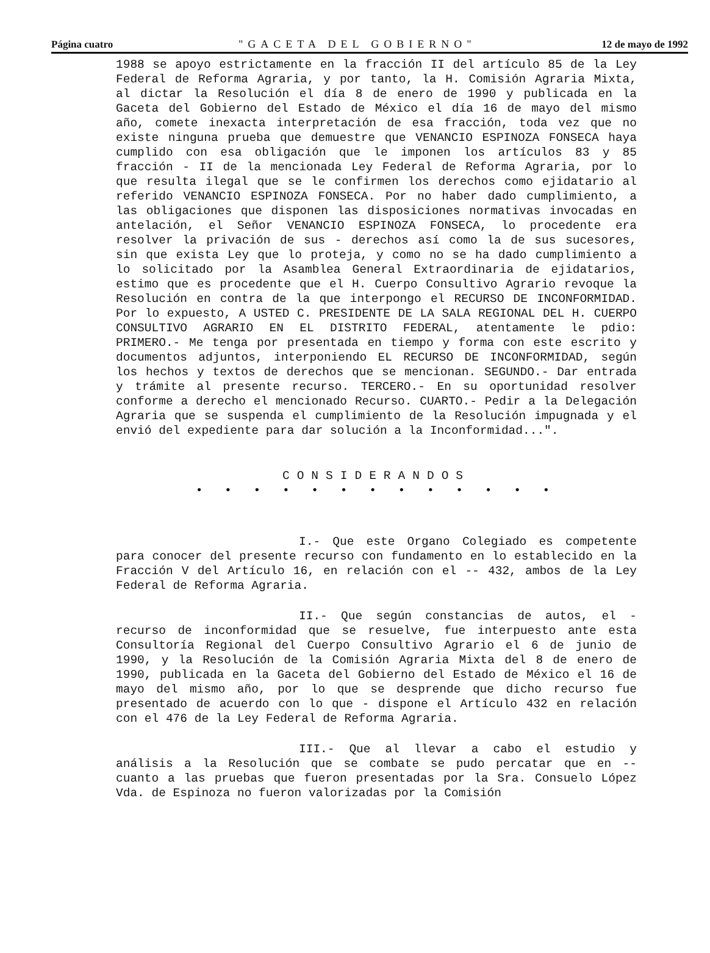Página cuatro "GACETA DEL GOBIERNO" 12 de mayo de 1992
1988 se apoyo estrictamente en la fracción II del artículo 85 de la Ley Federal de Reforma Agraria, y por tanto, la H. Comisión Agraria Mixta, al dictar la Resolución el día 8 de enero de 1990 y publicada en la Gaceta del Gobierno del Estado de México el día 16 de mayo del mismo año, comete inexacta interpretación de esa fracción, toda vez que no existe ninguna prueba que demuestre que VENANCIO ESPINOZA FONSECA haya cumplido con esa obligación que le imponen los artículos 83 y 85 fracción - II de la mencionada Ley Federal de Reforma Agraria, por lo que resulta ilegal que se le confirmen los derechos como ejidatario al referido VENANCIO ESPINOZA FONSECA. Por no haber dado cumplimiento, a las obligaciones que disponen las disposiciones normativas invocadas en antelación, el Señor VENANCIO ESPINOZA FONSECA, lo procedente era resolver la privación de sus - derechos así como la de sus sucesores, sin que exista Ley que lo proteja, y como no se ha dado cumplimiento a lo solicitado por la Asamblea General Extraordinaria de ejidatarios, estimo que es procedente que el H. Cuerpo Consultivo Agrario revoque la Resolución en contra de la que interpongo el RECURSO DE INCONFORMIDAD. Por lo expuesto, A USTED C. PRESIDENTE DE LA SALA REGIONAL DEL H. CUERPO CONSULTIVO AGRARIO EN EL DISTRITO FEDERAL, atentamente le pdio: PRIMERO.- Me tenga por presentada en tiempo y forma con este escrito y documentos adjuntos, interponiendo EL RECURSO DE INCONFORMIDAD, según los hechos y textos de derechos que se mencionan. SEGUNDO.- Dar entrada y trámite al presente recurso. TERCERO.- En su oportunidad resolver conforme a derecho el mencionado Recurso. CUARTO.- Pedir a la Delegación Agraria que se suspenda el cumplimiento de la Resolución impugnada y el envió del expediente para dar solución a la Inconformidad...".
CONSIDERANDOS
• • • • • • • • • • • • •
I.- Que este Organo Colegiado es competente para conocer del presente recurso con fundamento en lo establecido en la Fracción V del Artículo 16, en relación con el -- 432, ambos de la Ley Federal de Reforma Agraria.
II.- Que según constancias de autos, el - recurso de inconformidad que se resuelve, fue interpuesto ante esta Consultoría Regional del Cuerpo Consultivo Agrario el 6 de junio de 1990, y la Resolución de la Comisión Agraria Mixta del 8 de enero de 1990, publicada en la Gaceta del Gobierno del Estado de México el 16 de mayo del mismo año, por lo que se desprende que dicho recurso fue presentado de acuerdo con lo que - dispone el Artículo 432 en relación con el 476 de la Ley Federal de Reforma Agraria.
III.- Que al llevar a cabo el estudio y análisis a la Resolución que se combate se pudo percatar que en -- cuanto a las pruebas que fueron presentadas por la Sra. Consuelo López Vda. de Espinoza no fueron valorizadas por la Comisión